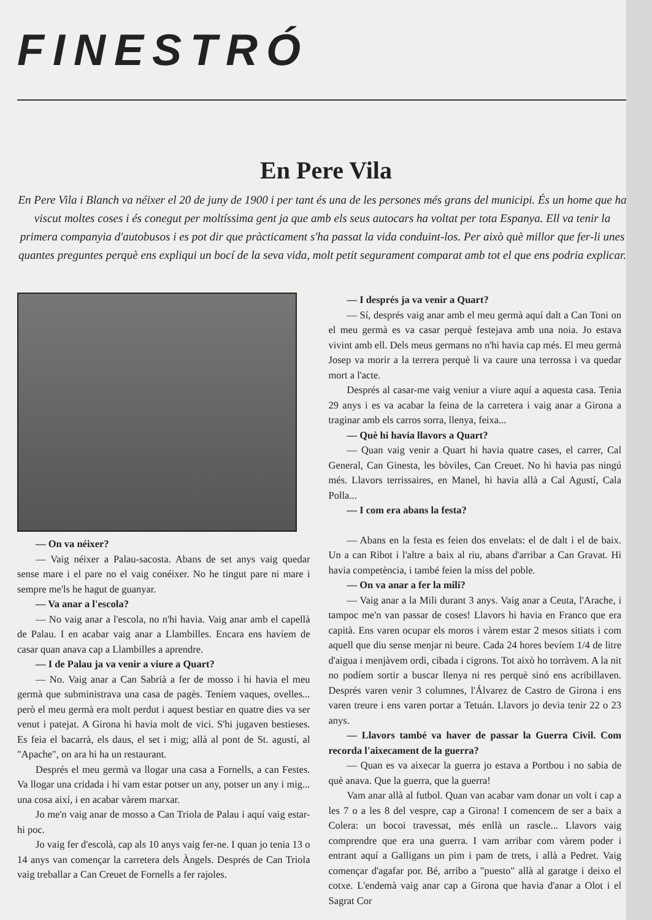FINESTRÓ
En Pere Vila
En Pere Vila i Blanch va néixer el 20 de juny de 1900 i per tant és una de les persones més grans del municipi. És un home que ha viscut moltes coses i és conegut per moltíssima gent ja que amb els seus autocars ha voltat per tota Espanya. Ell va tenir la primera companyia d'autobusos i es pot dir que pràcticament s'ha passat la vida conduint-los. Per això què millor que fer-li unes quantes preguntes perquè ens expliqui un bocí de la seva vida, molt petit segurament comparat amb tot el que ens podria explicar.
— On va néixer?
— Vaig néixer a Palau-sacosta. Abans de set anys vaig quedar sense mare i el pare no el vaig conéixer. No he tingut pare ni mare i sempre me'ls he hagut de guanyar.
— Va anar a l'escola?
— No vaig anar a l'escola, no n'hi havia. Vaig anar amb el capellà de Palau. I en acabar vaig anar a Llambilles. Encara ens havíem de casar quan anava cap a Llambilles a aprendre.
— I de Palau ja va venir a viure a Quart?
— No. Vaig anar a Can Sabrià a fer de mosso i hi havia el meu germà que subministrava una casa de pagès. Teníem vaques, ovelles... però el meu germà era molt perdut i aquest bestiar en quatre dies va ser venut i patejat. A Girona hi havia molt de vici. S'hi jugaven bestieses. Es feia el bacarrà, els daus, el set i mig; allà al pont de St. agustí, al "Apache", on ara hi ha un restaurant.
Després el meu germà va llogar una casa a Fornells, a can Festes. Va llogar una cridada i hi vam estar potser un any, potser un any i mig... una cosa així, i en acabar vàrem marxar.
Jo me'n vaig anar de mosso a Can Triola de Palau i aquí vaig estar-hi poc.
Jo vaig fer d'escolà, cap als 10 anys vaig fer-ne. I quan jo tenia 13 o 14 anys van començar la carretera dels Àngels. Després de Can Triola vaig treballar a Can Creuet de Fornells a fer rajoles.
— I després ja va venir a Quart?
— Sí, després vaig anar amb el meu germà aquí dalt a Can Toni on el meu germà es va casar perquè festejava amb una noia. Jo estava vivint amb ell. Dels meus germans no n'hi havia cap més. El meu germà Josep va morir a la terrera perquè li va caure una terrossa i va quedar mort a l'acte.
Després al casar-me vaig veniur a viure aquí a aquesta casa. Tenia 29 anys i es va acabar la feina de la carretera i vaig anar a Girona a traginar amb els carros sorra, llenya, feixa...
— Què hi havia llavors a Quart?
— Quan vaig venir a Quart hi havia quatre cases, el carrer, Cal General, Can Ginesta, les bòviles, Can Creuet. No hi havia pas ningú més. Llavors terrissaires, en Manel, hi havia allà a Cal Agustí, Cala Polla...
— I com era abans la festa?
— Abans en la festa es feien dos envelats: el de dalt i el de baix. Un a can Ribot i l'altre a baix al riu, abans d'arribar a Can Gravat. Hi havia competència, i també feien la miss del poble.
— On va anar a fer la mili?
— Vaig anar a la Mili durant 3 anys. Vaig anar a Ceuta, l'Arache, i tampoc me'n van passar de coses! Llavors hi havia en Franco que era capità. Ens varen ocupar els moros i vàrem estar 2 mesos sitiats i com aquell que diu sense menjar ni beure. Cada 24 hores bevíem 1/4 de litre d'aigua i menjàvem ordi, cibada i cigrons. Tot això ho torràvem. A la nit no podíem sortir a buscar llenya ni res perquè sinó ens acribillaven. Després varen venir 3 columnes, l'Álvarez de Castro de Girona i ens varen treure i ens varen portar a Tetuán. Llavors jo devia tenir 22 o 23 anys.
— Llavors també va haver de passar la Guerra Civil. Com recorda l'aixecament de la guerra?
— Quan es va aixecar la guerra jo estava a Portbou i no sabia de què anava. Que la guerra, que la guerra!
Vam anar allà al futbol. Quan van acabar vam donar un volt i cap a les 7 o a les 8 del vespre, cap a Girona! I comencem de ser a baix a Colera: un bocoi travessat, més enllà un rascle... Llavors vaig comprendre que era una guerra. I vam arribar com vàrem poder i entrant aquí a Galligans un pim i pam de trets, i allà a Pedret. Vaig començar d'agafar por. Bé, arribo a "puesto" allà al garatge i deixo el cotxe. L'endemà vaig anar cap a Girona que havia d'anar a Olot i el Sagrat Cor